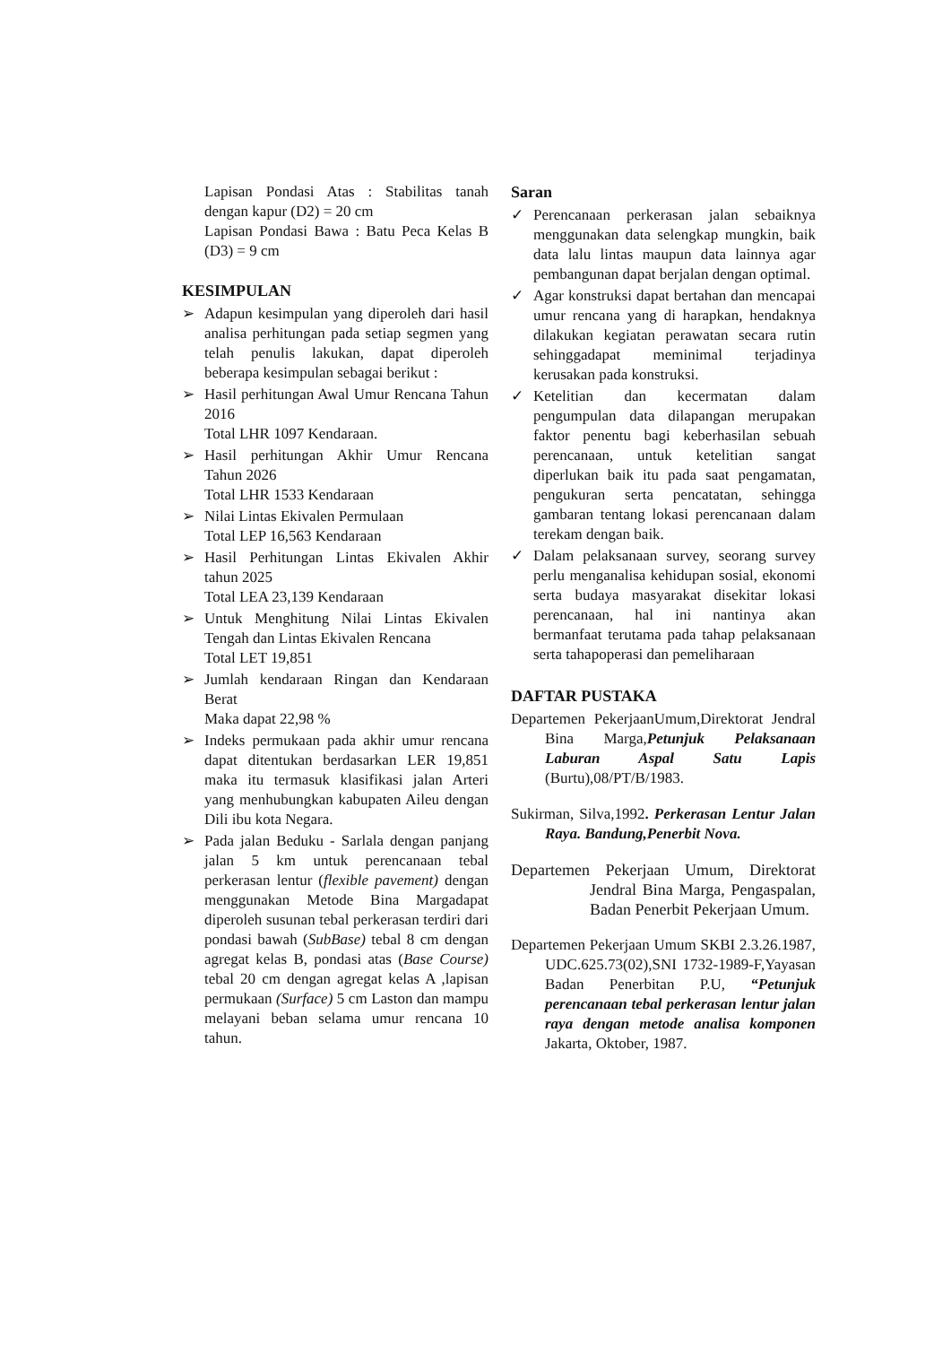Lapisan Pondasi Atas : Stabilitas tanah dengan kapur (D2) = 20 cm
Lapisan Pondasi Bawa : Batu Peca Kelas B (D3) = 9 cm
KESIMPULAN
➢ Adapun kesimpulan yang diperoleh dari hasil analisa perhitungan pada setiap segmen yang telah penulis lakukan, dapat diperoleh beberapa kesimpulan sebagai berikut :
➢ Hasil perhitungan Awal Umur Rencana Tahun 2016
Total LHR 1097 Kendaraan.
➢ Hasil perhitungan Akhir Umur Rencana Tahun 2026
Total LHR 1533 Kendaraan
➢ Nilai Lintas Ekivalen Permulaan
Total LEP 16,563 Kendaraan
➢ Hasil Perhitungan Lintas Ekivalen Akhir tahun 2025
Total LEA 23,139 Kendaraan
➢ Untuk Menghitung Nilai Lintas Ekivalen Tengah dan Lintas Ekivalen Rencana
Total LET 19,851
➢ Jumlah kendaraan Ringan dan Kendaraan Berat
Maka dapat 22,98 %
➢ Indeks permukaan pada akhir umur rencana dapat ditentukan berdasarkan LER 19,851 maka itu termasuk klasifikasi jalan Arteri yang menhubungkan kabupaten Aileu dengan Dili ibu kota Negara.
➢ Pada jalan Beduku - Sarlala dengan panjang jalan 5 km untuk perencanaan tebal perkerasan lentur (flexible pavement) dengan menggunakan Metode Bina Margadapat diperoleh susunan tebal perkerasan terdiri dari pondasi bawah (SubBase) tebal 8 cm dengan agregat kelas B, pondasi atas (Base Course) tebal 20 cm dengan agregat kelas A ,lapisan permukaan (Surface) 5 cm Laston dan mampu melayani beban selama umur rencana 10 tahun.
Saran
✓ Perencanaan perkerasan jalan sebaiknya menggunakan data selengkap mungkin, baik data lalu lintas maupun data lainnya agar pembangunan dapat berjalan dengan optimal.
✓ Agar konstruksi dapat bertahan dan mencapai umur rencana yang di harapkan, hendaknya dilakukan kegiatan perawatan secara rutin sehinggadapat meminimal terjadinya kerusakan pada konstruksi.
✓ Ketelitian dan kecermatan dalam pengumpulan data dilapangan merupakan faktor penentu bagi keberhasilan sebuah perencanaan, untuk ketelitian sangat diperlukan baik itu pada saat pengamatan, pengukuran serta pencatatan, sehingga gambaran tentang lokasi perencanaan dalam terekam dengan baik.
✓ Dalam pelaksanaan survey, seorang survey perlu menganalisa kehidupan sosial, ekonomi serta budaya masyarakat disekitar lokasi perencanaan, hal ini nantinya akan bermanfaat terutama pada tahap pelaksanaan serta tahapoperasi dan pemeliharaan
DAFTAR PUSTAKA
Departemen PekerjaanUmum,Direktorat Jendral Bina Marga,Petunjuk Pelaksanaan Laburan Aspal Satu Lapis (Burtu),08/PT/B/1983.
Sukirman, Silva,1992. Perkerasan Lentur Jalan Raya. Bandung,Penerbit Nova.
Departemen Pekerjaan Umum, Direktorat Jendral Bina Marga, Pengaspalan, Badan Penerbit Pekerjaan Umum.
Departemen Pekerjaan Umum SKBI 2.3.26.1987, UDC.625.73(02),SNI 1732-1989-F,Yayasan Badan Penerbitan P.U, “Petunjuk perencanaan tebal perkerasan lentur jalan raya dengan metode analisa komponen Jakarta, Oktober, 1987.